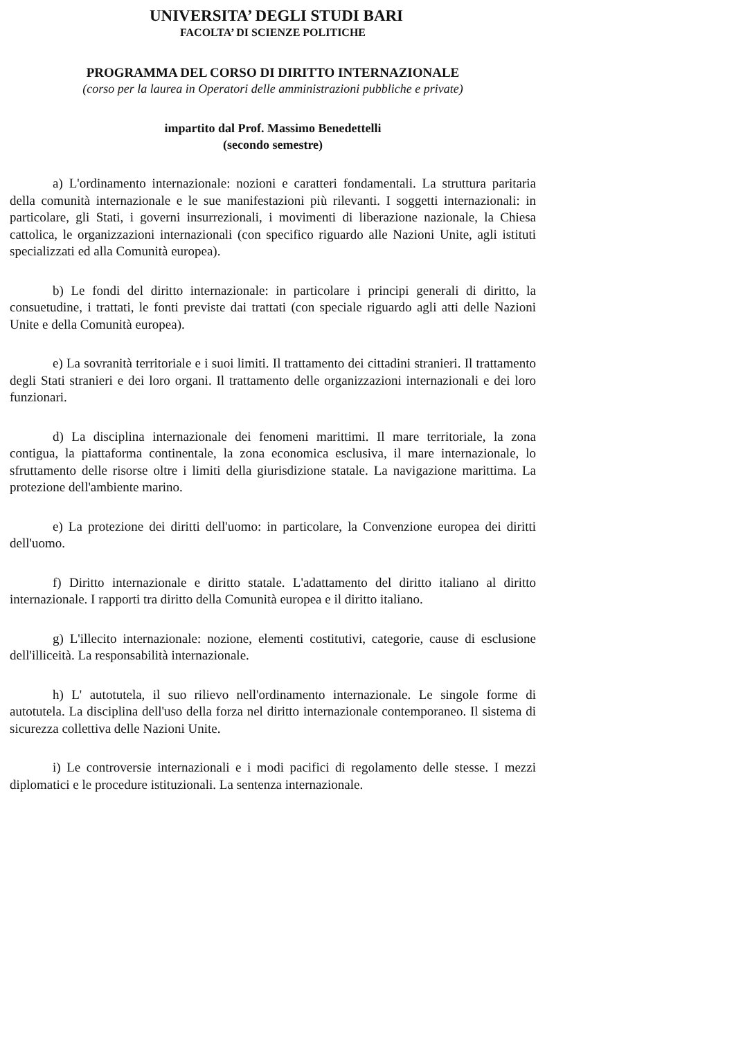UNIVERSITA’ DEGLI STUDI BARI
FACOLTA’ DI SCIENZE POLITICHE
PROGRAMMA DEL CORSO DI DIRITTO INTERNAZIONALE
(corso per la laurea in Operatori delle amministrazioni pubbliche e private)
impartito dal Prof. Massimo Benedettelli
(secondo semestre)
a) L'ordinamento internazionale: nozioni e caratteri fondamentali. La struttura paritaria della comunità internazionale e le sue manifestazioni più rilevanti. I soggetti internazionali: in particolare, gli Stati, i governi insurrezionali, i movimenti di liberazione nazionale, la Chiesa cattolica, le organizzazioni internazionali (con specifico riguardo alle Nazioni Unite, agli istituti specializzati ed alla Comunità europea).
b) Le fondi del diritto internazionale: in particolare i principi generali di diritto, la consuetudine, i trattati, le fonti previste dai trattati (con speciale riguardo agli atti delle Nazioni Unite e della Comunità europea).
e) La sovranità territoriale e i suoi limiti. Il trattamento dei cittadini stranieri. Il trattamento degli Stati stranieri e dei loro organi. Il trattamento delle organizzazioni internazionali e dei loro funzionari.
d) La disciplina internazionale dei fenomeni marittimi. Il mare territoriale, la zona contigua, la piattaforma continentale, la zona economica esclusiva, il mare internazionale, lo sfruttamento delle risorse oltre i limiti della giurisdizione statale. La navigazione marittima. La protezione dell'ambiente marino.
e) La protezione dei diritti dell'uomo: in particolare, la Convenzione europea dei diritti dell'uomo.
f) Diritto internazionale e diritto statale. L'adattamento del diritto italiano al diritto internazionale. I rapporti tra diritto della Comunità europea e il diritto italiano.
g) L'illecito internazionale: nozione, elementi costitutivi, categorie, cause di esclusione dell'illiceità. La responsabilità internazionale.
h) L' autotutela, il suo rilievo nell'ordinamento internazionale. Le singole forme di autotutela. La disciplina dell'uso della forza nel diritto internazionale contemporaneo. Il sistema di sicurezza collettiva delle Nazioni Unite.
i) Le controversie internazionali e i modi pacifici di regolamento delle stesse. I mezzi diplomatici e le procedure istituzionali. La sentenza internazionale.